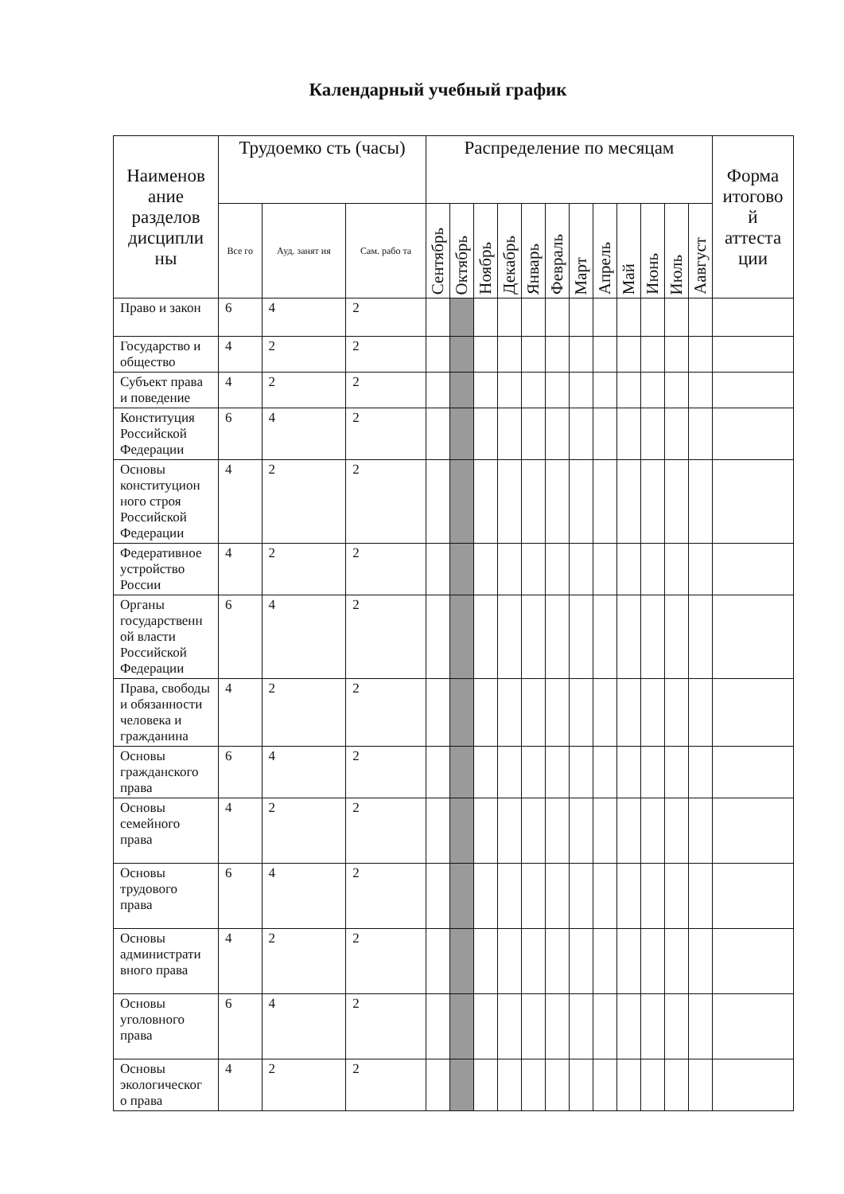Календарный учебный график
| Наименов ание разделов дисципли ны | Трудоемко сть (часы) | | | Распределение по месяцам | | | | | | | | | | | | Форма итогово й аттеста ции |
| --- | --- | --- | --- | --- | --- | --- | --- | --- | --- | --- | --- | --- | --- | --- | --- | --- |
| | Все го | Ауд. занят ия | Сам. рабо та | Сентябрь | Октябрь | Ноябрь | Декабрь | Январь | Февраль | Март | Апрель | Май | Июнь | Июль | Аавгуст | |
| Право и закон | 6 | 4 | 2 | | | | | | | | | | | | | |
| Государство и общество | 4 | 2 | 2 | | | | | | | | | | | | | |
| Субъект права и поведение | 4 | 2 | 2 | | | | | | | | | | | | | |
| Конституция Российской Федерации | 6 | 4 | 2 | | | | | | | | | | | | | |
| Основы конституцион ного строя Российской Федерации | 4 | 2 | 2 | | | | | | | | | | | | | |
| Федеративное устройство России | 4 | 2 | 2 | | | | | | | | | | | | | |
| Органы государственн ой власти Российской Федерации | 6 | 4 | 2 | | | | | | | | | | | | | |
| Права, свободы и обязанности человека и гражданина | 4 | 2 | 2 | | | | | | | | | | | | | |
| Основы гражданского права | 6 | 4 | 2 | | | | | | | | | | | | | |
| Основы семейного права | 4 | 2 | 2 | | | | | | | | | | | | | |
| Основы трудового права | 6 | 4 | 2 | | | | | | | | | | | | | |
| Основы администрати вного права | 4 | 2 | 2 | | | | | | | | | | | | | |
| Основы уголовного права | 6 | 4 | 2 | | | | | | | | | | | | | |
| Основы экологическог о права | 4 | 2 | 2 | | | | | | | | | | | | | |